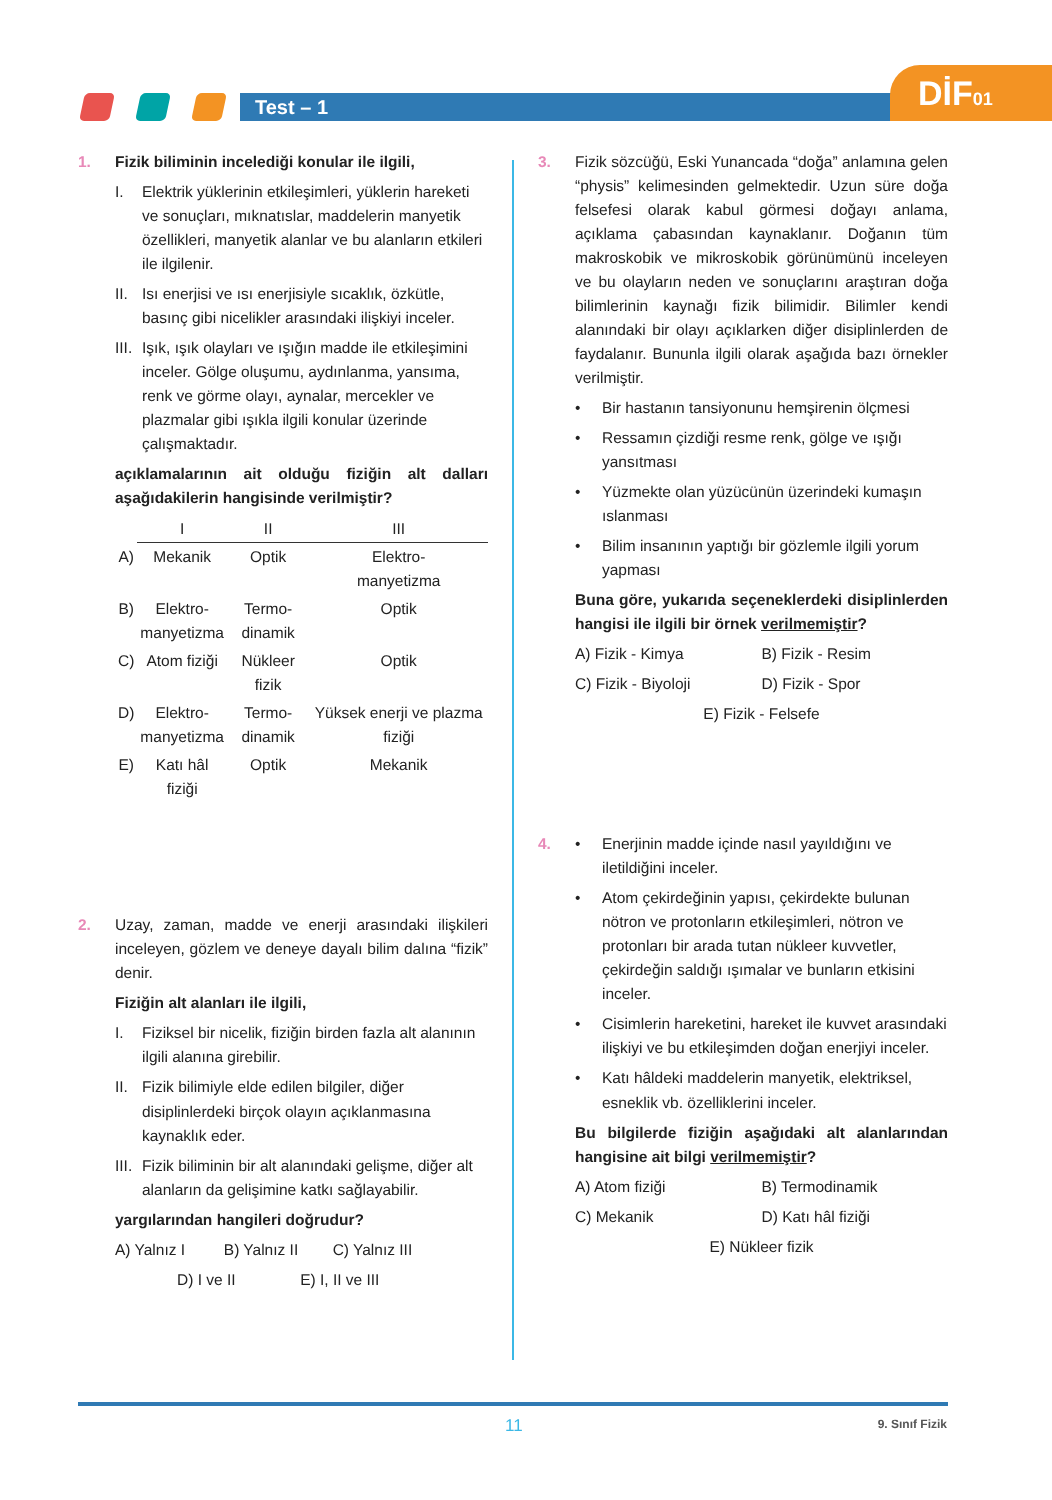Test – 1 DİF01
1. Fizik biliminin incelediği konular ile ilgili,
I. Elektrik yüklerinin etkileşimleri, yüklerin hareketi ve sonuçları, mıknatıslar, maddelerin manyetik özellikleri, manyetik alanlar ve bu alanların etkileri ile ilgilenir.
II. Isı enerjisi ve ısı enerjisiyle sıcaklık, özkütle, basınç gibi nicelikler arasındaki ilişkiyi inceler.
III. Işık, ışık olayları ve ışığın madde ile etkileşimini inceler. Gölge oluşumu, aydınlanma, yansıma, renk ve görme olayı, aynalar, mercekler ve plazmalar gibi ışıkla ilgili konular üzerinde çalışmaktadır.
açıklamalarının ait olduğu fiziğin alt dalları aşağıdakilerin hangisinde verilmiştir?
| | I | II | III |
| --- | --- | --- | --- |
| A) | Mekanik | Optik | Elektro- manyetizma |
| B) | Elektro- manyetizma | Termo- dinamik | Optik |
| C) | Atom fiziği | Nükleer fizik | Optik |
| D) | Elektro- manyetizma | Termo- dinamik | Yüksek enerji ve plazma fiziği |
| E) | Katı hâl fiziği | Optik | Mekanik |
2. Uzay, zaman, madde ve enerji arasındaki ilişkileri inceleyen, gözlem ve deneye dayalı bilim dalına “fizik” denir.
Fiziğin alt alanları ile ilgili,
I. Fiziksel bir nicelik, fiziğin birden fazla alt alanının ilgili alanına girebilir.
II. Fizik bilimiyle elde edilen bilgiler, diğer disiplinlerdeki birçok olayın açıklanmasına kaynaklık eder.
III. Fizik biliminin bir alt alanındaki gelişme, diğer alt alanların da gelişimine katkı sağlayabilir.
yargılarından hangileri doğrudur?
A) Yalnız I B) Yalnız II C) Yalnız III
D) I ve II E) I, II ve III
3. Fizik sözcüğü, Eski Yunancada “doğa” anlamına gelen “physis” kelimesinden gelmektedir. Uzun süre doğa felsefesi olarak kabul görmesi doğayı anlama, açıklama çabasından kaynaklanır. Doğanın tüm makroskobik ve mikroskobik görünümünü inceleyen ve bu olayların neden ve sonuçlarını araştıran doğa bilimlerinin kaynağı fizik bilimidir. Bilimler kendi alanındaki bir olayı açıklarken diğer disiplinlerden de faydalanır. Bununla ilgili olarak aşağıda bazı örnekler verilmiştir.
• Bir hastanın tansiyonunu hemşirenin ölçmesi
• Ressamın çizdiği resme renk, gölge ve ışığı yansıtması
• Yüzmekte olan yüzücünün üzerindeki kumaşın ıslanması
• Bilim insanının yaptığı bir gözlemle ilgili yorum yapması
Buna göre, yukarıda seçeneklerdeki disiplinlerden hangisi ile ilgili bir örnek verilmemiştir?
A) Fizik - Kimya
B) Fizik - Resim
C) Fizik - Biyoloji
D) Fizik - Spor
E) Fizik - Felsefe
4. • Enerjinin madde içinde nasıl yayıldığını ve iletildiğini inceler.
• Atom çekirdeğinin yapısı, çekirdekte bulunan nötron ve protonların etkileşimleri, nötron ve protonları bir arada tutan nükleer kuvvetler, çekirdeğin saldığı ışımalar ve bunların etkisini inceler.
• Cisimlerin hareketini, hareket ile kuvvet arasındaki ilişkiyi ve bu etkileşimden doğan enerjiyi inceler.
• Katı hâldeki maddelerin manyetik, elektriksel, esneklik vb. özelliklerini inceler.
Bu bilgilerde fiziğin aşağıdaki alt alanlarından hangisine ait bilgi verilmemiştir?
A) Atom fiziği
B) Termodinamik
C) Mekanik
D) Katı hâl fiziği
E) Nükleer fizik
11 9. Sınıf Fizik